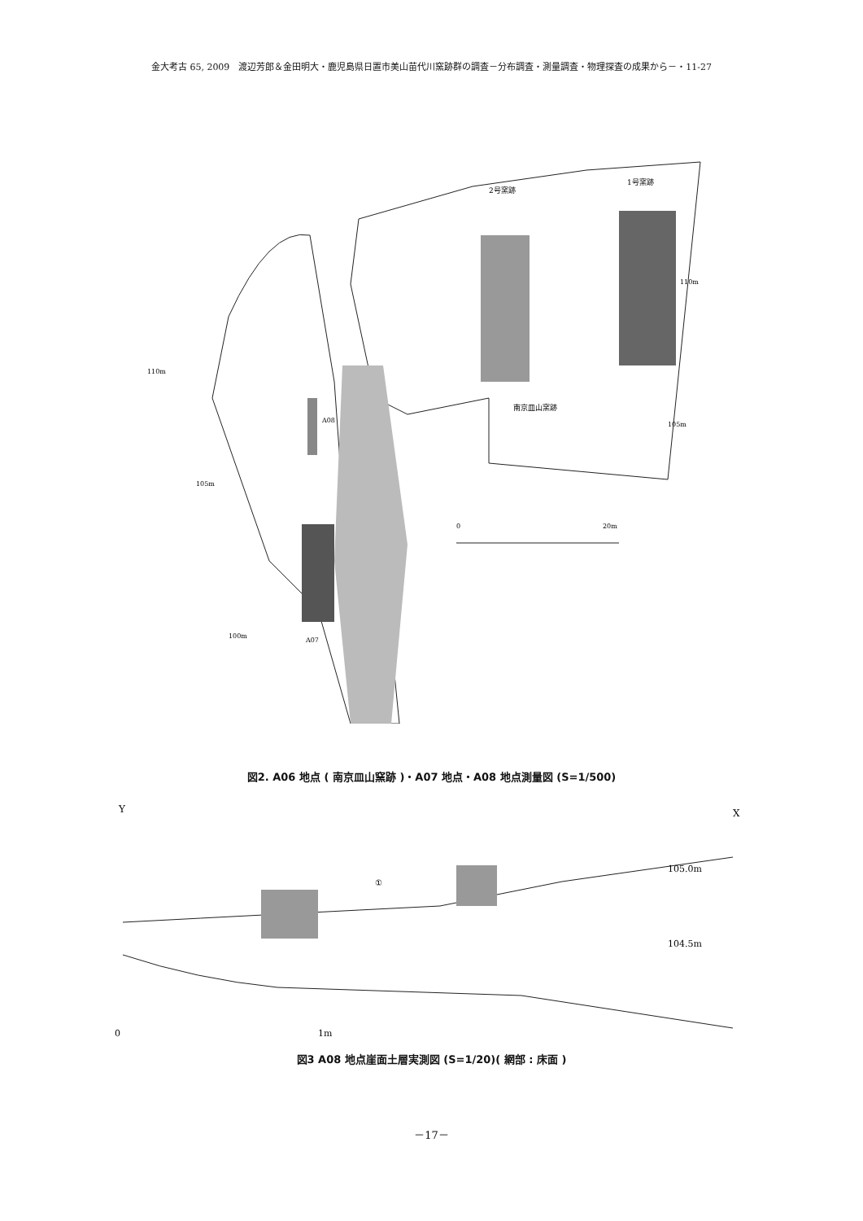金大考古 65, 2009　渡辺芳郎＆金田明大・鹿児島県日置市美山苗代川窯跡群の調査－分布調査・測量調査・物理探査の成果から－・11-27
2号窯跡
1号窯跡
110m
110m
A08
南京皿山窯跡
105m
105m
100m
A07
0
20m
図2. A06 地点 ( 南京皿山窯跡 )・A07 地点・A08 地点測量図 (S=1/500)
Y
X
①
105.0m
104.5m
0
1m
図3 A08 地点崖面土層実測図 (S=1/20)( 網部 : 床面 )
－17－